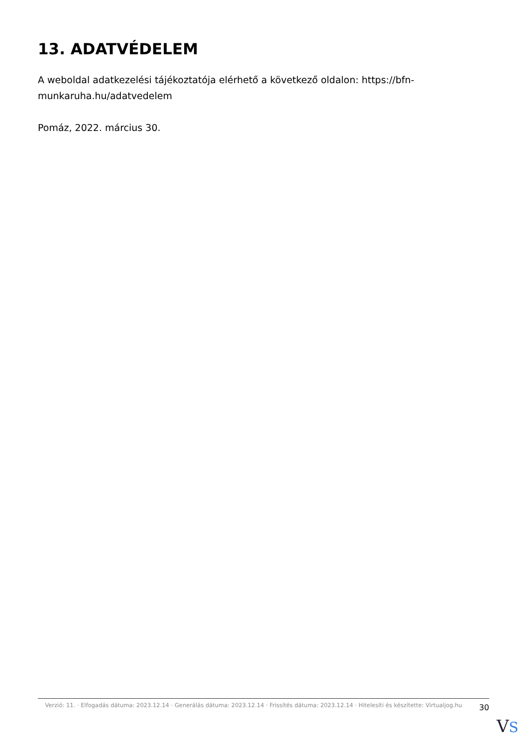13. ADATVÉDELEM
A weboldal adatkezelési tájékoztatója elérhető a következő oldalon: https://bfn-munkaruha.hu/adatvedelem
Pomáz, 2022. március 30.
Verzió: 11. · Elfogadás dátuma: 2023.12.14 · Generálás dátuma: 2023.12.14 · Frissítés dátuma: 2023.12.14 · Hitelesíti és készítette: Virtualjog.hu
30
VS